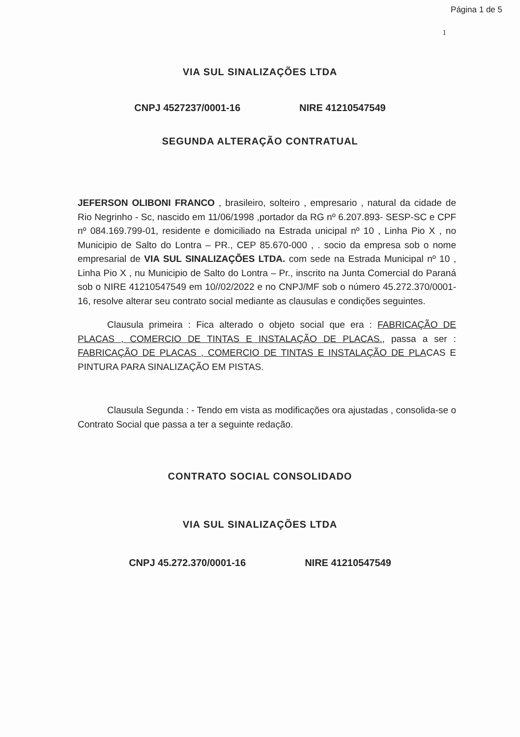Página 1 de 5
1
VIA SUL SINALIZAÇÕES LTDA
CNPJ 4527237/0001-16 NIRE 41210547549
SEGUNDA ALTERAÇÃO CONTRATUAL
JEFERSON OLIBONI FRANCO , brasileiro, solteiro , empresario , natural da cidade de Rio Negrinho - Sc, nascido em 11/06/1998 ,portador da RG nº 6.207.893- SESP-SC e CPF nº 084.169.799-01, residente e domiciliado na Estrada unicipal nº 10 , Linha Pio X , no Municipio de Salto do Lontra – PR., CEP 85.670-000 , . socio da empresa sob o nome empresarial de VIA SUL SINALIZAÇÕES LTDA. com sede na Estrada Municipal nº 10 , Linha Pio X , nu Municipio de Salto do Lontra – Pr., inscrito na Junta Comercial do Paraná sob o NIRE 41210547549 em 10//02/2022 e no CNPJ/MF sob o número 45.272.370/0001-16, resolve alterar seu contrato social mediante as clausulas e condições seguintes.
Clausula primeira : Fica alterado o objeto social que era : FABRICAÇÃO DE PLACAS , COMERCIO DE TINTAS E INSTALAÇÃO DE PLACAS., passa a ser : FABRICAÇÃO DE PLACAS , COMERCIO DE TINTAS E INSTALAÇÃO DE PLACAS E PINTURA PARA SINALIZAÇÃO EM PISTAS.
Clausula Segunda : - Tendo em vista as modificações ora ajustadas , consolida-se o Contrato Social que passa a ter a seguinte redação.
CONTRATO SOCIAL CONSOLIDADO
VIA SUL SINALIZAÇÕES LTDA
CNPJ 45.272.370/0001-16 NIRE 41210547549